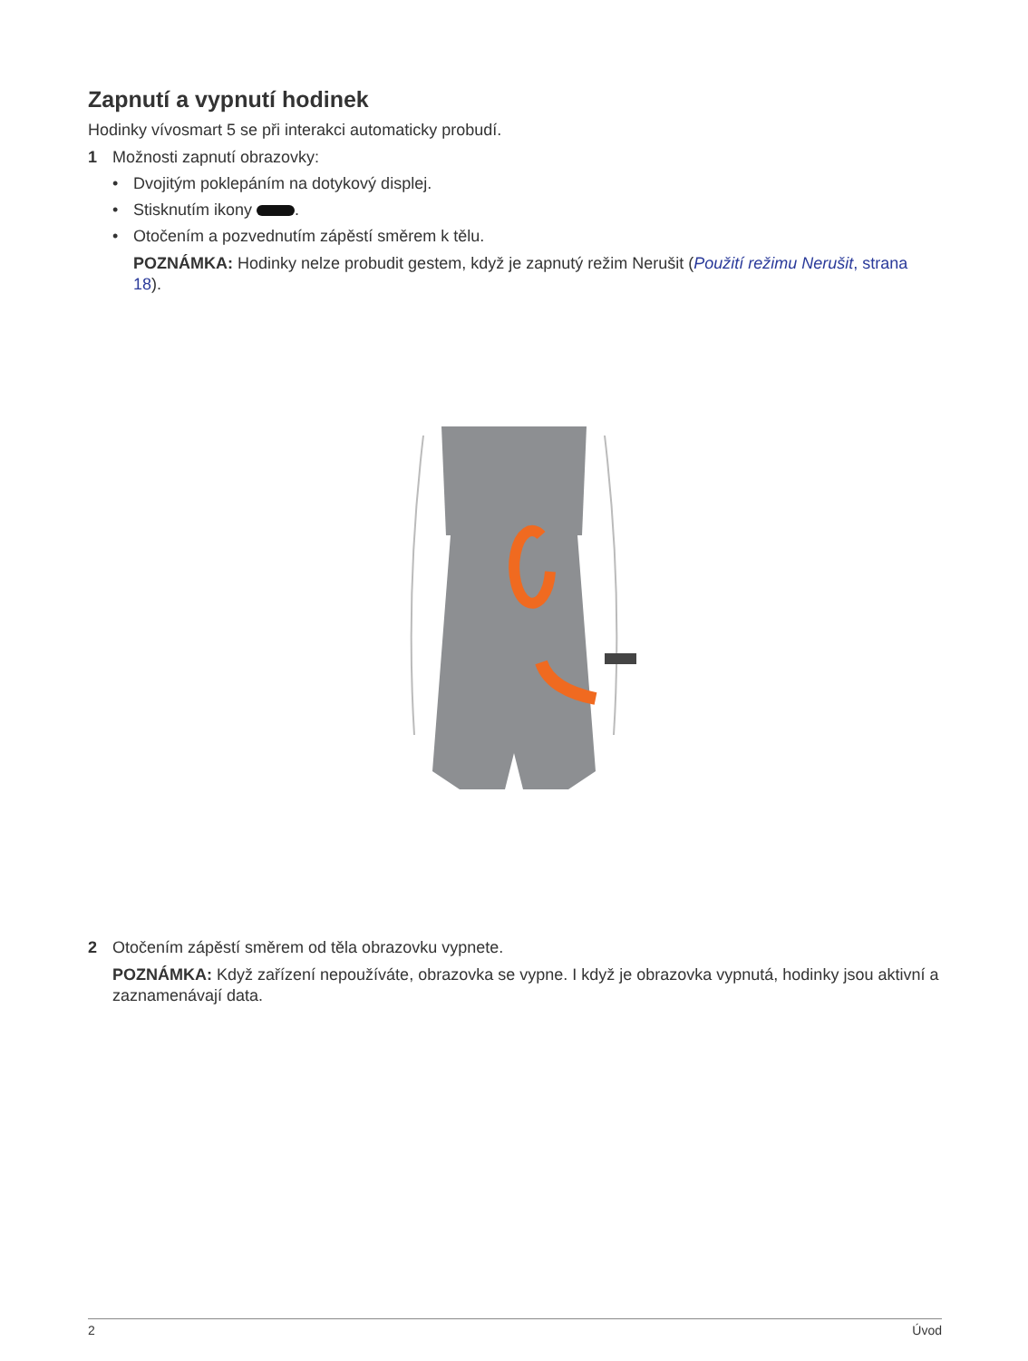Zapnutí a vypnutí hodinek
Hodinky vívosmart 5 se při interakci automaticky probudí.
1 Možnosti zapnutí obrazovky:
• Dvojitým poklepáním na dotykový displej.
• Stisknutím ikony .
• Otočením a pozvednutím zápěstí směrem k tělu.
POZNÁMKA: Hodinky nelze probudit gestem, když je zapnutý režim Nerušit (Použití režimu Nerušit, strana 18).
2 Otočením zápěstí směrem od těla obrazovku vypnete.
POZNÁMKA: Když zařízení nepoužíváte, obrazovka se vypne. I když je obrazovka vypnutá, hodinky jsou aktivní a zaznamenávají data.
2 Úvod